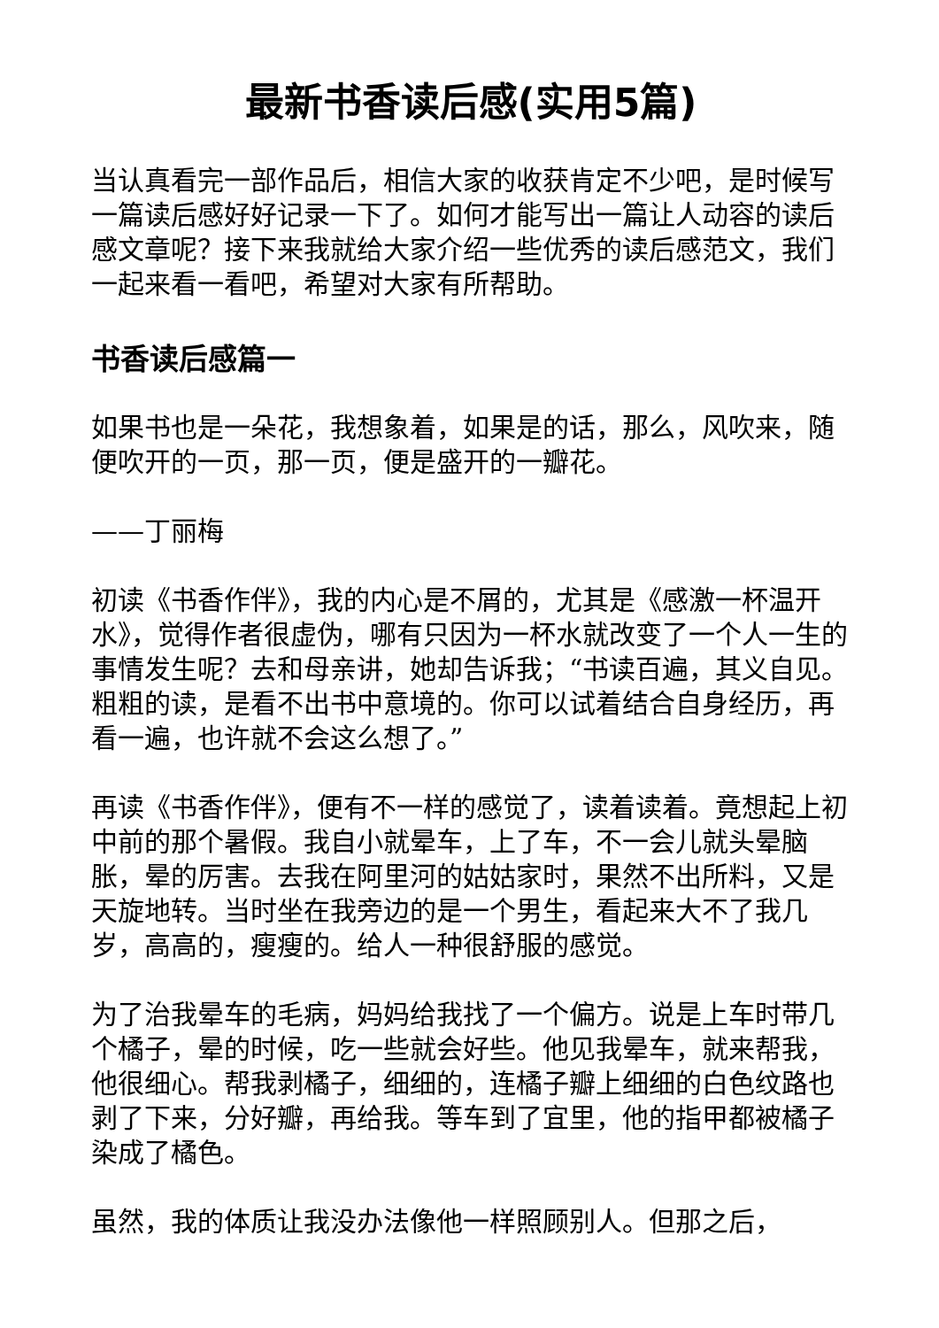最新书香读后感(实用5篇)
当认真看完一部作品后，相信大家的收获肯定不少吧，是时候写一篇读后感好好记录一下了。如何才能写出一篇让人动容的读后感文章呢？接下来我就给大家介绍一些优秀的读后感范文，我们一起来看一看吧，希望对大家有所帮助。
书香读后感篇一
如果书也是一朵花，我想象着，如果是的话，那么，风吹来，随便吹开的一页，那一页，便是盛开的一瓣花。
——丁丽梅
初读《书香作伴》，我的内心是不屑的，尤其是《感激一杯温开水》，觉得作者很虚伪，哪有只因为一杯水就改变了一个人一生的事情发生呢？去和母亲讲，她却告诉我；“书读百遍，其义自见。粗粗的读，是看不出书中意境的。你可以试着结合自身经历，再看一遍，也许就不会这么想了。”
再读《书香作伴》，便有不一样的感觉了，读着读着。竟想起上初中前的那个暑假。我自小就晕车，上了车，不一会儿就头晕脑胀，晕的厉害。去我在阿里河的姑姑家时，果然不出所料，又是天旋地转。当时坐在我旁边的是一个男生，看起来大不了我几岁，高高的，瘦瘦的。给人一种很舒服的感觉。
为了治我晕车的毛病，妈妈给我找了一个偏方。说是上车时带几个橘子，晕的时候，吃一些就会好些。他见我晕车，就来帮我，他很细心。帮我剥橘子，细细的，连橘子瓣上细细的白色纹路也剥了下来，分好瓣，再给我。等车到了宜里，他的指甲都被橘子染成了橘色。
虽然，我的体质让我没办法像他一样照顾别人。但那之后，